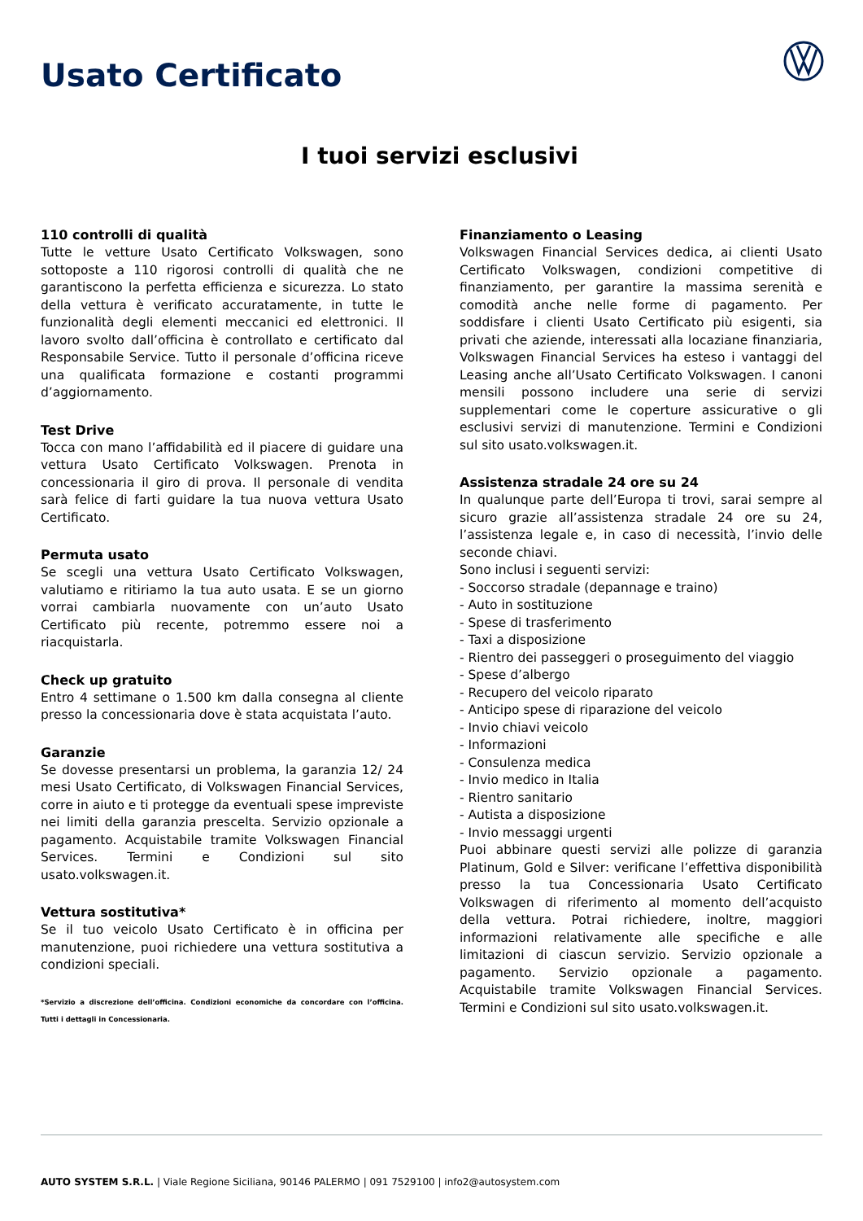Usato Certificato
I tuoi servizi esclusivi
110 controlli di qualità
Tutte le vetture Usato Certificato Volkswagen, sono sottoposte a 110 rigorosi controlli di qualità che ne garantiscono la perfetta efficienza e sicurezza. Lo stato della vettura è verificato accuratamente, in tutte le funzionalità degli elementi meccanici ed elettronici. Il lavoro svolto dall’officina è controllato e certificato dal Responsabile Service. Tutto il personale d’officina riceve una qualificata formazione e costanti programmi d’aggiornamento.
Test Drive
Tocca con mano l’affidabilità ed il piacere di guidare una vettura Usato Certificato Volkswagen. Prenota in concessionaria il giro di prova. Il personale di vendita sarà felice di farti guidare la tua nuova vettura Usato Certificato.
Permuta usato
Se scegli una vettura Usato Certificato Volkswagen, valutiamo e ritiriamo la tua auto usata. E se un giorno vorrai cambiarla nuovamente con un’auto Usato Certificato più recente, potremmo essere noi a riacquistarla.
Check up gratuito
Entro 4 settimane o 1.500 km dalla consegna al cliente presso la concessionaria dove è stata acquistata l’auto.
Garanzie
Se dovesse presentarsi un problema, la garanzia 12/ 24 mesi Usato Certificato, di Volkswagen Financial Services, corre in aiuto e ti protegge da eventuali spese impreviste nei limiti della garanzia prescelta. Servizio opzionale a pagamento. Acquistabile tramite Volkswagen Financial Services. Termini e Condizioni sul sito usato.volkswagen.it.
Vettura sostitutiva*
Se il tuo veicolo Usato Certificato è in officina per manutenzione, puoi richiedere una vettura sostitutiva a condizioni speciali.
*Servizio a discrezione dell’officina. Condizioni economiche da concordare con l’officina. Tutti i dettagli in Concessionaria.
Finanziamento o Leasing
Volkswagen Financial Services dedica, ai clienti Usato Certificato Volkswagen, condizioni competitive di finanziamento, per garantire la massima serenità e comodità anche nelle forme di pagamento. Per soddisfare i clienti Usato Certificato più esigenti, sia privati che aziende, interessati alla locaziane finanziaria, Volkswagen Financial Services ha esteso i vantaggi del Leasing anche all’Usato Certificato Volkswagen. I canoni mensili possono includere una serie di servizi supplementari come le coperture assicurative o gli esclusivi servizi di manutenzione. Termini e Condizioni sul sito usato.volkswagen.it.
Assistenza stradale 24 ore su 24
In qualunque parte dell’Europa ti trovi, sarai sempre al sicuro grazie all’assistenza stradale 24 ore su 24, l’assistenza legale e, in caso di necessità, l’invio delle seconde chiavi.
Sono inclusi i seguenti servizi:
- Soccorso stradale (depannage e traino)
- Auto in sostituzione
- Spese di trasferimento
- Taxi a disposizione
- Rientro dei passeggeri o proseguimento del viaggio
- Spese d’albergo
- Recupero del veicolo riparato
- Anticipo spese di riparazione del veicolo
- Invio chiavi veicolo
- Informazioni
- Consulenza medica
- Invio medico in Italia
- Rientro sanitario
- Autista a disposizione
- Invio messaggi urgenti
Puoi abbinare questi servizi alle polizze di garanzia Platinum, Gold e Silver: verificane l’effettiva disponibilità presso la tua Concessionaria Usato Certificato Volkswagen di riferimento al momento dell’acquisto della vettura. Potrai richiedere, inoltre, maggiori informazioni relativamente alle specifiche e alle limitazioni di ciascun servizio. Servizio opzionale a pagamento. Servizio opzionale a pagamento. Acquistabile tramite Volkswagen Financial Services. Termini e Condizioni sul sito usato.volkswagen.it.
AUTO SYSTEM S.R.L. | Viale Regione Siciliana, 90146 PALERMO | 091 7529100 | info2@autosystem.com